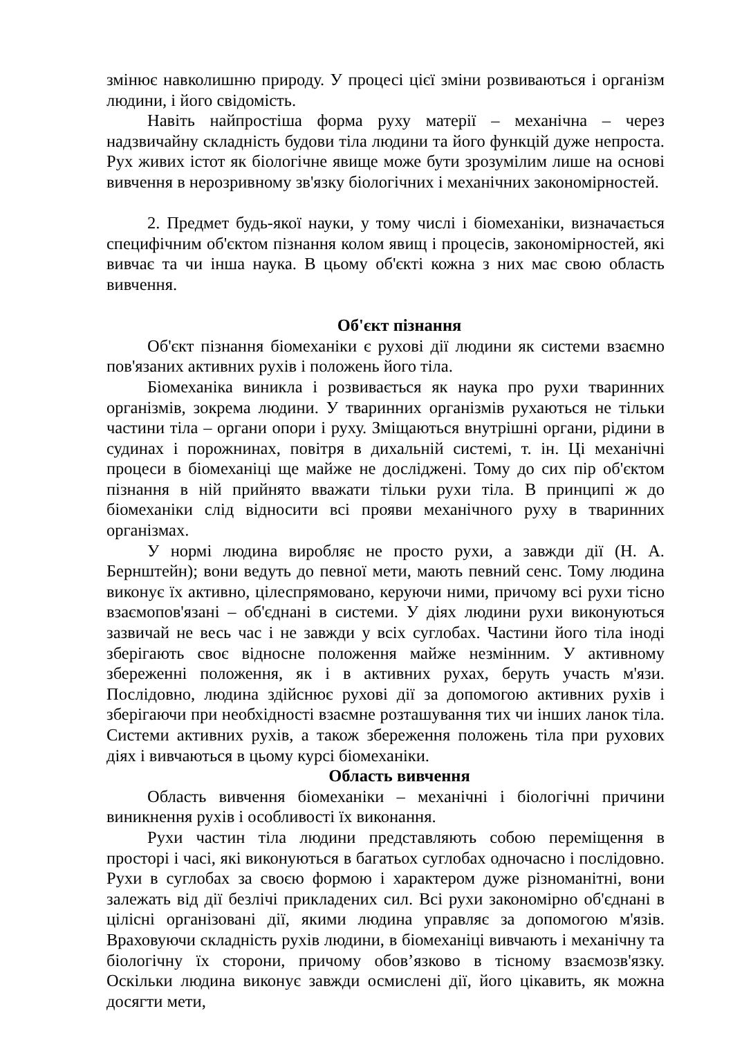змінює навколишню природу. У процесі цієї зміни розвиваються і організм людини, і його свідомість.
Навіть найпростіша форма руху матерії – механічна – через надзвичайну складність будови тіла людини та його функцій дуже непроста. Рух живих істот як біологічне явище може бути зрозумілим лише на основі вивчення в нерозривному зв'язку біологічних і механічних закономірностей.
2. Предмет будь-якої науки, у тому числі і біомеханіки, визначається специфічним об'єктом пізнання колом явищ і процесів, закономірностей, які вивчає та чи інша наука. В цьому об'єкті кожна з них має свою область вивчення.
Об'єкт пізнання
Об'єкт пізнання біомеханіки є рухові дії людини як системи взаємно пов'язаних активних рухів і положень його тіла.
Біомеханіка виникла і розвивається як наука про рухи тваринних організмів, зокрема людини. У тваринних організмів рухаються не тільки частини тіла – органи опори і руху. Зміщаються внутрішні органи, рідини в судинах і порожнинах, повітря в дихальній системі, т. ін. Ці механічні процеси в біомеханіці ще майже не досліджені. Тому до сих пір об'єктом пізнання в ній прийнято вважати тільки рухи тіла. В принципі ж до біомеханіки слід відносити всі прояви механічного руху в тваринних організмах.
У нормі людина виробляє не просто рухи, а завжди дії (Н. А. Бернштейн); вони ведуть до певної мети, мають певний сенс. Тому людина виконує їх активно, цілеспрямовано, керуючи ними, причому всі рухи тісно взаємопов'язані – об'єднані в системи. У діях людини рухи виконуються зазвичай не весь час і не завжди у всіх суглобах. Частини його тіла іноді зберігають своє відносне положення майже незмінним. У активному збереженні положення, як і в активних рухах, беруть участь м'язи. Послідовно, людина здійснює рухові дії за допомогою активних рухів і зберігаючи при необхідності взаємне розташування тих чи інших ланок тіла. Системи активних рухів, а також збереження положень тіла при рухових діях і вивчаються в цьому курсі біомеханіки.
Область вивчення
Область вивчення біомеханіки – механічні і біологічні причини виникнення рухів і особливості їх виконання.
Рухи частин тіла людини представляють собою переміщення в просторі і часі, які виконуються в багатьох суглобах одночасно і послідовно. Рухи в суглобах за своєю формою і характером дуже різноманітні, вони залежать від дії безлічі прикладених сил. Всі рухи закономірно об'єднані в цілісні організовані дії, якими людина управляє за допомогою м'язів. Враховуючи складність рухів людини, в біомеханіці вивчають і механічну та біологічну їх сторони, причому обов’язково в тісному взаємозв'язку. Оскільки людина виконує завжди осмислені дії, його цікавить, як можна досягти мети,